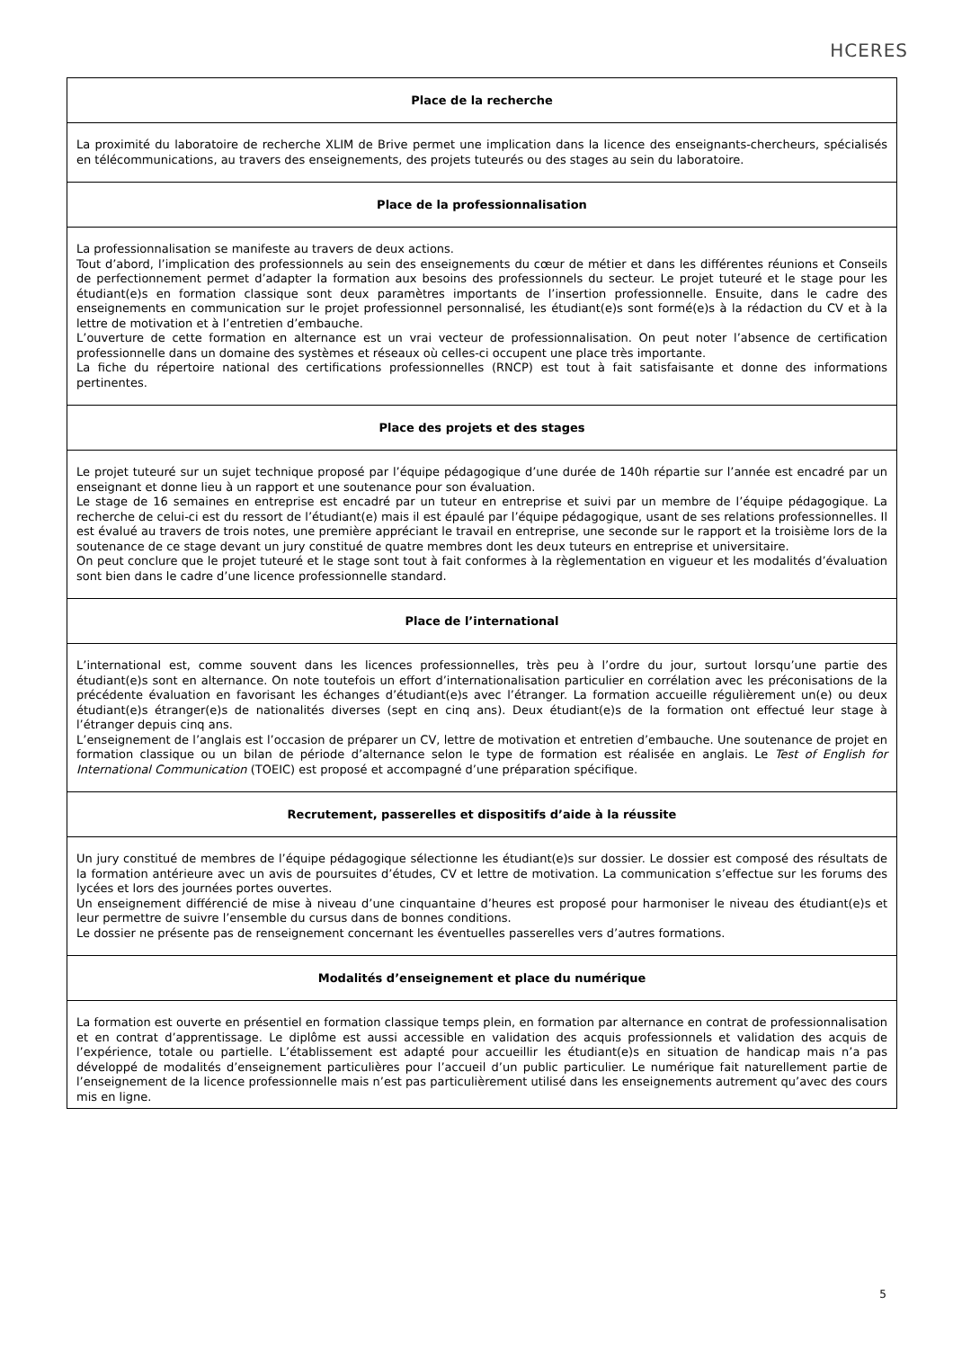HCERES
Place de la recherche
La proximité du laboratoire de recherche XLIM de Brive permet une implication dans la licence des enseignants-chercheurs, spécialisés en télécommunications, au travers des enseignements, des projets tuteurés ou des stages au sein du laboratoire.
Place de la professionnalisation
La professionnalisation se manifeste au travers de deux actions.
Tout d’abord, l’implication des professionnels au sein des enseignements du cœur de métier et dans les différentes réunions et Conseils de perfectionnement permet d’adapter la formation aux besoins des professionnels du secteur. Le projet tuteuré et le stage pour les étudiant(e)s en formation classique sont deux paramètres importants de l’insertion professionnelle. Ensuite, dans le cadre des enseignements en communication sur le projet professionnel personnalisé, les étudiant(e)s sont formé(e)s à la rédaction du CV et à la lettre de motivation et à l’entretien d’embauche.
L’ouverture de cette formation en alternance est un vrai vecteur de professionnalisation. On peut noter l’absence de certification professionnelle dans un domaine des systèmes et réseaux où celles-ci occupent une place très importante.
La fiche du répertoire national des certifications professionnelles (RNCP) est tout à fait satisfaisante et donne des informations pertinentes.
Place des projets et des stages
Le projet tuteuré sur un sujet technique proposé par l’équipe pédagogique d’une durée de 140h répartie sur l’année est encadré par un enseignant et donne lieu à un rapport et une soutenance pour son évaluation.
Le stage de 16 semaines en entreprise est encadré par un tuteur en entreprise et suivi par un membre de l’équipe pédagogique. La recherche de celui-ci est du ressort de l’étudiant(e) mais il est épaulé par l’équipe pédagogique, usant de ses relations professionnelles. Il est évalué au travers de trois notes, une première appréciant le travail en entreprise, une seconde sur le rapport et la troisième lors de la soutenance de ce stage devant un jury constitué de quatre membres dont les deux tuteurs en entreprise et universitaire.
On peut conclure que le projet tuteuré et le stage sont tout à fait conformes à la règlementation en vigueur et les modalités d’évaluation sont bien dans le cadre d’une licence professionnelle standard.
Place de l’international
L’international est, comme souvent dans les licences professionnelles, très peu à l’ordre du jour, surtout lorsqu’une partie des étudiant(e)s sont en alternance. On note toutefois un effort d’internationalisation particulier en corrélation avec les préconisations de la précédente évaluation en favorisant les échanges d’étudiant(e)s avec l’étranger. La formation accueille régulièrement un(e) ou deux étudiant(e)s étranger(e)s de nationalités diverses (sept en cinq ans). Deux étudiant(e)s de la formation ont effectué leur stage à l’étranger depuis cinq ans.
L’enseignement de l’anglais est l’occasion de préparer un CV, lettre de motivation et entretien d’embauche. Une soutenance de projet en formation classique ou un bilan de période d’alternance selon le type de formation est réalisée en anglais. Le Test of English for International Communication (TOEIC) est proposé et accompagné d’une préparation spécifique.
Recrutement, passerelles et dispositifs d’aide à la réussite
Un jury constitué de membres de l’équipe pédagogique sélectionne les étudiant(e)s sur dossier. Le dossier est composé des résultats de la formation antérieure avec un avis de poursuites d’études, CV et lettre de motivation. La communication s’effectue sur les forums des lycées et lors des journées portes ouvertes.
Un enseignement différencié de mise à niveau d’une cinquantaine d’heures est proposé pour harmoniser le niveau des étudiant(e)s et leur permettre de suivre l’ensemble du cursus dans de bonnes conditions.
Le dossier ne présente pas de renseignement concernant les éventuelles passerelles vers d’autres formations.
Modalités d’enseignement et place du numérique
La formation est ouverte en présentiel en formation classique temps plein, en formation par alternance en contrat de professionnalisation et en contrat d’apprentissage. Le diplôme est aussi accessible en validation des acquis professionnels et validation des acquis de l’expérience, totale ou partielle. L’établissement est adapté pour accueillir les étudiant(e)s en situation de handicap mais n’a pas développé de modalités d’enseignement particulières pour l’accueil d’un public particulier. Le numérique fait naturellement partie de l’enseignement de la licence professionnelle mais n’est pas particulièrement utilisé dans les enseignements autrement qu’avec des cours mis en ligne.
5